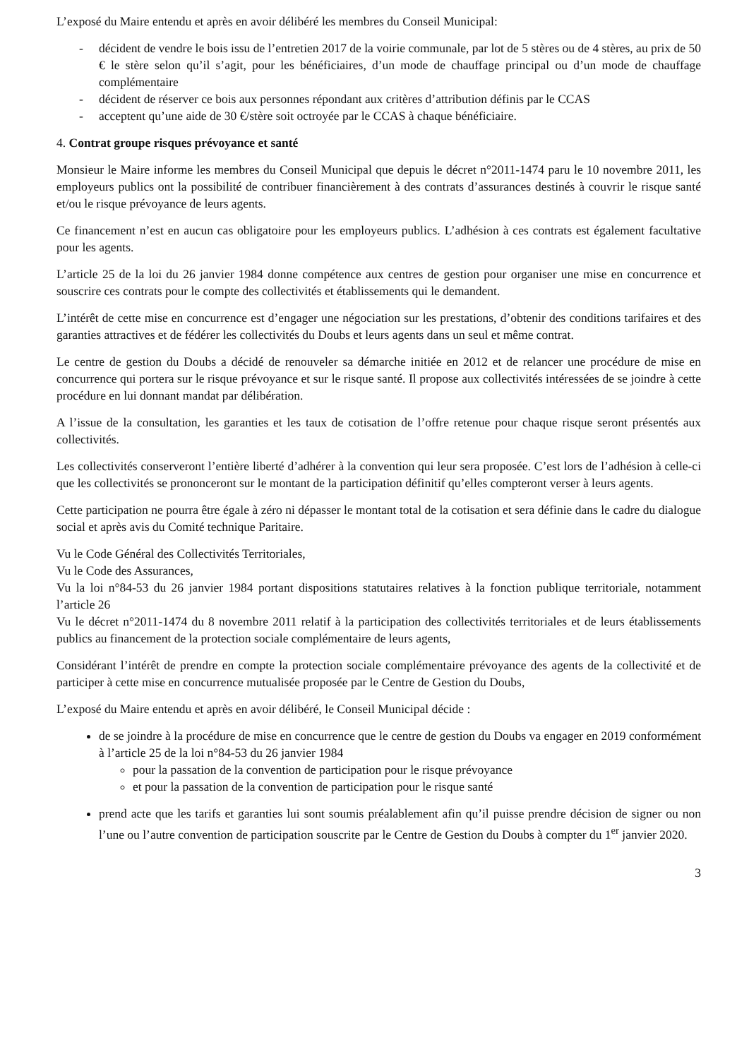L’exposé du Maire entendu et après en avoir délibéré les membres du Conseil Municipal:
- décident de vendre le bois issu de l’entretien 2017 de la voirie communale, par lot de 5 stères ou de 4 stères, au prix de 50 € le stère selon qu’il s’agit, pour les bénéficiaires, d’un mode de chauffage principal ou d’un mode de chauffage complémentaire
- décident de réserver ce bois aux personnes répondant aux critères d’attribution définis par le CCAS
- acceptent qu’une aide de 30 €/stère soit octroyée par le CCAS à chaque bénéficiaire.
4. Contrat groupe risques prévoyance et santé
Monsieur le Maire informe les membres du Conseil Municipal que depuis le décret n°2011-1474 paru le 10 novembre 2011, les employeurs publics ont la possibilité de contribuer financièrement à des contrats d’assurances destinés à couvrir le risque santé et/ou le risque prévoyance de leurs agents.
Ce financement n’est en aucun cas obligatoire pour les employeurs publics. L’adhésion à ces contrats est également facultative pour les agents.
L’article 25 de la loi du 26 janvier 1984 donne compétence aux centres de gestion pour organiser une mise en concurrence et souscrire ces contrats pour le compte des collectivités et établissements qui le demandent.
L’intérêt de cette mise en concurrence est d’engager une négociation sur les prestations, d’obtenir des conditions tarifaires et des garanties attractives et de fédérer les collectivités du Doubs et leurs agents dans un seul et même contrat.
Le centre de gestion du Doubs a décidé de renouveler sa démarche initiée en 2012 et de relancer une procédure de mise en concurrence qui portera sur le risque prévoyance et sur le risque santé. Il propose aux collectivités intéressées de se joindre à cette procédure en lui donnant mandat par délibération.
A l’issue de la consultation, les garanties et les taux de cotisation de l’offre retenue pour chaque risque seront présentés aux collectivités.
Les collectivités conserveront l’entière liberté d’adhérer à la convention qui leur sera proposée. C’est lors de l’adhésion à celle-ci que les collectivités se prononceront sur le montant de la participation définitif qu’elles compteront verser à leurs agents.
Cette participation ne pourra être égale à zéro ni dépasser le montant total de la cotisation et sera définie dans le cadre du dialogue social et après avis du Comité technique Paritaire.
Vu le Code Général des Collectivités Territoriales,
Vu le Code des Assurances,
Vu la loi n°84-53 du 26 janvier 1984 portant dispositions statutaires relatives à la fonction publique territoriale, notamment l’article 26
Vu le décret n°2011-1474 du 8 novembre 2011 relatif à la participation des collectivités territoriales et de leurs établissements publics au financement de la protection sociale complémentaire de leurs agents,
Considérant l’intérêt de prendre en compte la protection sociale complémentaire prévoyance des agents de la collectivité et de participer à cette mise en concurrence mutualisée proposée par le Centre de Gestion du Doubs,
L’exposé du Maire entendu et après en avoir délibéré, le Conseil Municipal décide :
de se joindre à la procédure de mise en concurrence que le centre de gestion du Doubs va engager en 2019 conformément à l’article 25 de la loi n°84-53 du 26 janvier 1984
pour la passation de la convention de participation pour le risque prévoyance
et pour la passation de la convention de participation pour le risque santé
prend acte que les tarifs et garanties lui sont soumis préalablement afin qu’il puisse prendre décision de signer ou non l’une ou l’autre convention de participation souscrite par le Centre de Gestion du Doubs à compter du 1<sup>er</sup> janvier 2020.
3